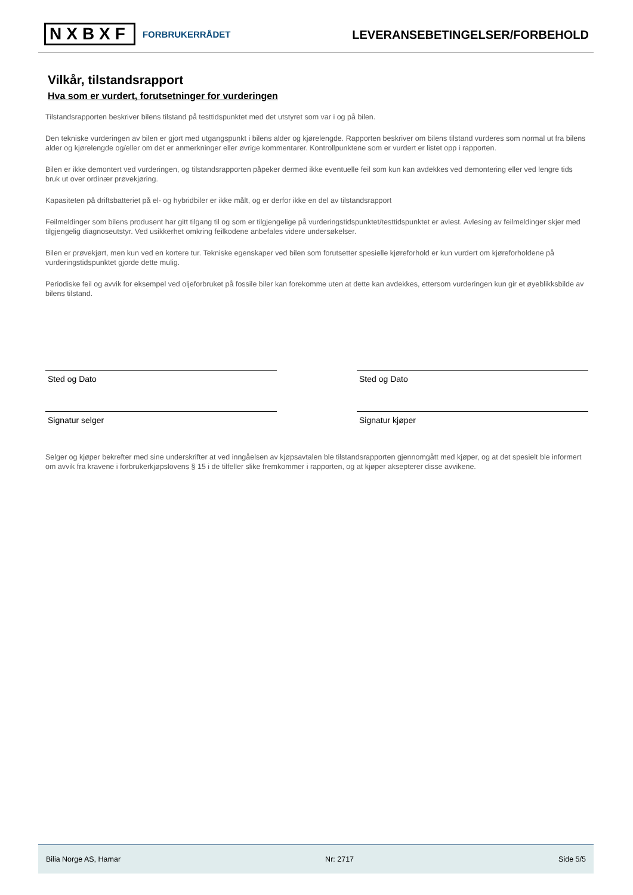NXBXF FORBRUKERRÅDET
LEVERANSEBETINGELSER/FORBEHOLD
Vilkår, tilstandsrapport
Hva som er vurdert, forutsetninger for vurderingen
Tilstandsrapporten beskriver bilens tilstand på testtidspunktet med det utstyret som var i og på bilen.
Den tekniske vurderingen av bilen er gjort med utgangspunkt i bilens alder og kjørelengde. Rapporten beskriver om bilens tilstand vurderes som normal ut fra bilens alder og kjørelengde og/eller om det er anmerkninger eller øvrige kommentarer. Kontrollpunktene som er vurdert er listet opp i rapporten.
Bilen er ikke demontert ved vurderingen, og tilstandsrapporten påpeker dermed ikke eventuelle feil som kun kan avdekkes ved demontering eller ved lengre tids bruk ut over ordinær prøvekjøring.
Kapasiteten på driftsbatteriet på el- og hybridbiler er ikke målt, og er derfor ikke en del av tilstandsrapport
Feilmeldinger som bilens produsent har gitt tilgang til og som er tilgjengelige på vurderingstidspunktet/testtidspunktet er avlest. Avlesing av feilmeldinger skjer med tilgjengelig diagnoseutstyr. Ved usikkerhet omkring feilkodene anbefales videre undersøkelser.
Bilen er prøvekjørt, men kun ved en kortere tur. Tekniske egenskaper ved bilen som forutsetter spesielle kjøreforhold er kun vurdert om kjøreforholdene på vurderingstidspunktet gjorde dette mulig.
Periodiske feil og avvik for eksempel ved oljeforbruket på fossile biler kan forekomme uten at dette kan avdekkes, ettersom vurderingen kun gir et øyeblikksbilde av bilens tilstand.
Sted og Dato Sted og Dato
Signatur selger Signatur kjøper
Selger og kjøper bekrefter med sine underskrifter at ved inngåelsen av kjøpsavtalen ble tilstandsrapporten gjennomgått med kjøper, og at det spesielt ble informert om avvik fra kravene i forbrukerkjøpslovens § 15 i de tilfeller slike fremkommer i rapporten, og at kjøper aksepterer disse avvikene.
Bilia Norge AS, Hamar Nr: 2717 Side 5/5